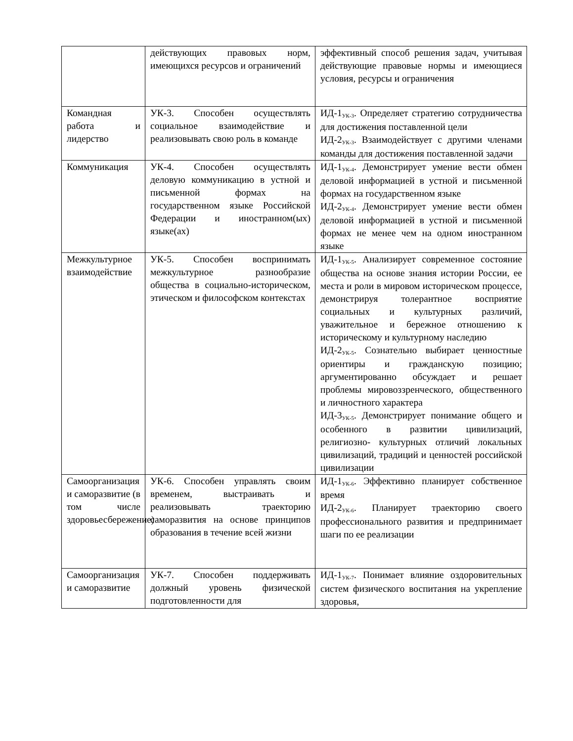| | действующих правовых норм, имеющихся ресурсов и ограничений | эффективный способ решения задач, учитывая действующие правовые нормы и имеющиеся условия, ресурсы и ограничения |
| Командная работа и лидерство | УК-3. Способен осуществлять социальное взаимодействие и реализовывать свою роль в команде | ИД-1<sub>УК-3</sub>. Определяет стратегию сотрудничества для достижения поставленной цели ИД-2<sub>УК-3</sub>. Взаимодействует с другими членами команды для достижения поставленной задачи |
| Коммуникация | УК-4. Способен осуществлять деловую коммуникацию в устной и письменной формах на государственном языке Российской Федерации и иностранном(ых) языке(ах) | ИД-1<sub>УК-4</sub>. Демонстрирует умение вести обмен деловой информацией в устной и письменной формах на государственном языке ИД-2<sub>УК-4</sub>. Демонстрирует умение вести обмен деловой информацией в устной и письменной формах не менее чем на одном иностранном языке |
| Межкультурное взаимодействие | УК-5. Способен воспринимать межкультурное разнообразие общества в социально-историческом, этическом и философском контекстах | ИД-1<sub>УК-5</sub>. Анализирует современное состояние общества на основе знания истории России, ее места и роли в мировом историческом процессе, демонстрируя толерантное восприятие социальных и культурных различий, уважительное и бережное отношению к историческому и культурному наследию ИД-2<sub>УК-5</sub>. Сознательно выбирает ценностные ориентиры и гражданскую позицию; аргументированно обсуждает и решает проблемы мировоззренческого, общественного и личностного характера ИД-3<sub>УК-5</sub>. Демонстрирует понимание общего и особенного в развитии цивилизаций, религиозно- культурных отличий локальных цивилизаций, традиций и ценностей российской цивилизации |
| Самоорганизация и саморазвитие (в том числе здоровьесбережение) | УК-6. Способен управлять своим временем, выстраивать и реализовывать траекторию саморазвития на основе принципов образования в течение всей жизни | ИД-1<sub>УК-6</sub>. Эффективно планирует собственное время ИД-2<sub>УК-6</sub>. Планирует траекторию своего профессионального развития и предпринимает шаги по ее реализации |
| Самоорганизация и саморазвитие | УК-7. Способен поддерживать должный уровень физической подготовленности для | ИД-1<sub>УК-7</sub>. Понимает влияние оздоровительных систем физического воспитания на укрепление здоровья, |